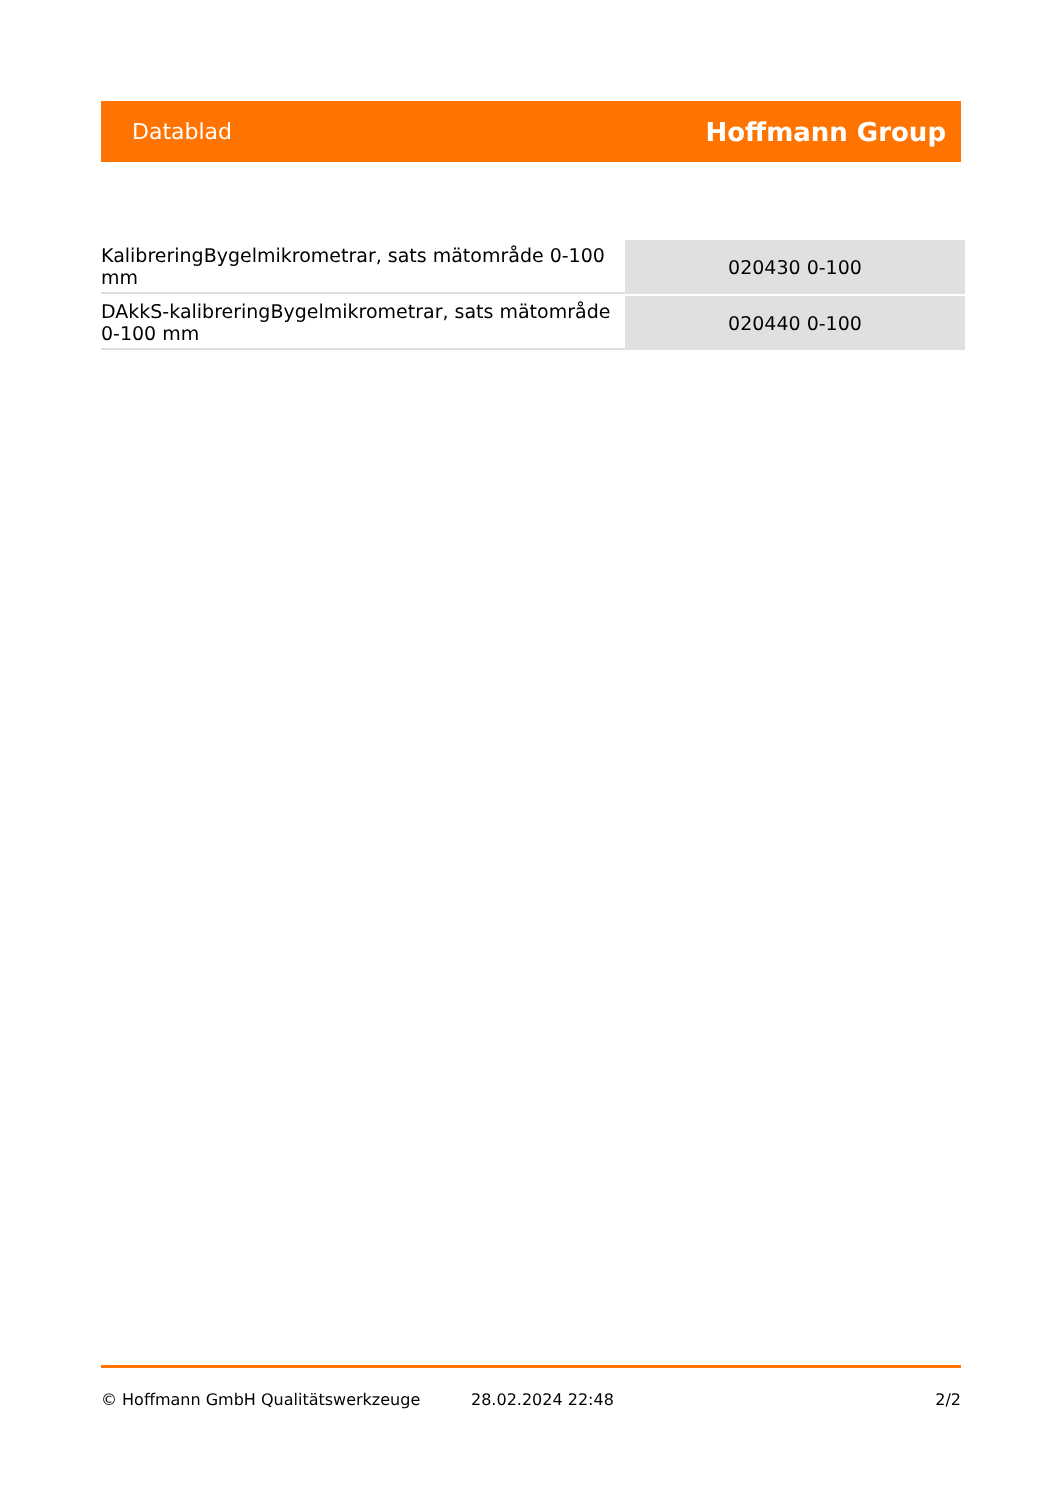Datablad Hoffmann Group
| KalibreringBygelmikrometrar, sats mätområde 0-100 mm | 020430 0-100 |
| DAkkS-kalibreringBygelmikrometrar, sats mätområde 0-100 mm | 020440 0-100 |
© Hoffmann GmbH Qualitätswerkzeuge 28.02.2024 22:48 2/2